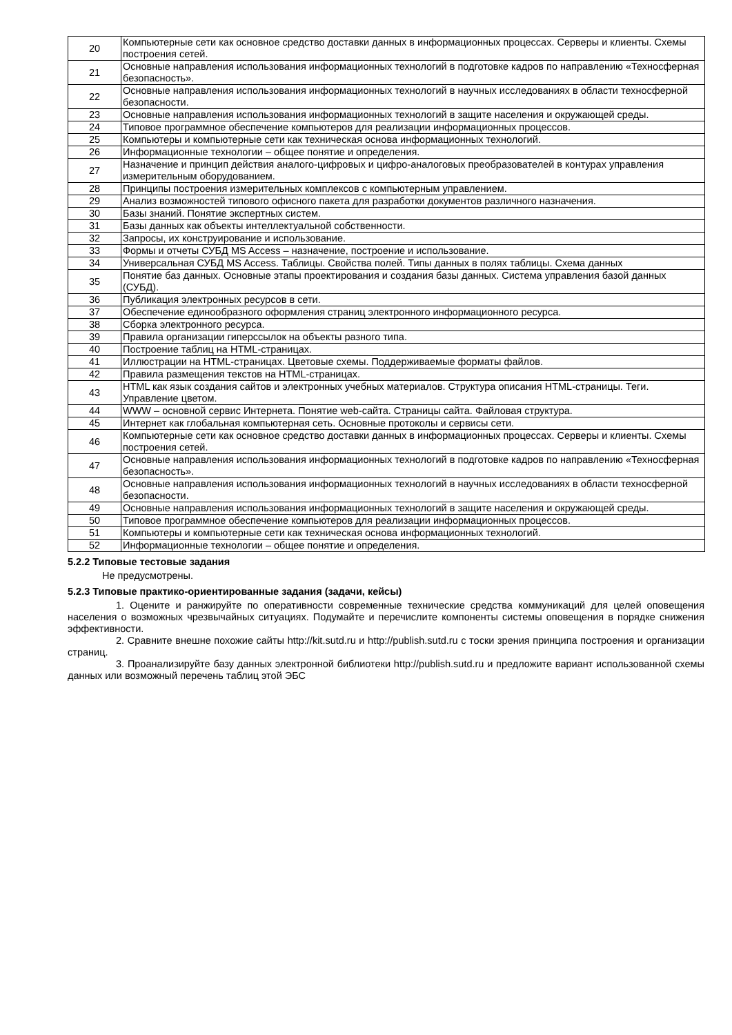| 20 | Компьютерные сети как основное средство доставки данных в информационных процессах. Серверы и клиенты. Схемы построения сетей. |
| 21 | Основные направления использования информационных технологий в подготовке кадров по направлению «Техносферная безопасность». |
| 22 | Основные направления использования информационных технологий в научных исследованиях в области техносферной безопасности. |
| 23 | Основные направления использования информационных технологий в защите населения и окружающей среды. |
| 24 | Типовое программное обеспечение компьютеров для реализации информационных процессов. |
| 25 | Компьютеры и компьютерные сети как техническая основа информационных технологий. |
| 26 | Информационные технологии – общее понятие и определения. |
| 27 | Назначение и принцип действия аналого-цифровых и цифро-аналоговых преобразователей в контурах управления измерительным оборудованием. |
| 28 | Принципы построения измерительных комплексов с компьютерным управлением. |
| 29 | Анализ возможностей типового офисного пакета для разработки документов различного назначения. |
| 30 | Базы знаний. Понятие экспертных систем. |
| 31 | Базы данных как объекты интеллектуальной собственности. |
| 32 | Запросы, их конструирование и использование. |
| 33 | Формы и отчеты СУБД MS Access – назначение, построение и использование. |
| 34 | Универсальная СУБД MS Access. Таблицы. Свойства полей. Типы данных в полях таблицы. Схема данных |
| 35 | Понятие баз данных. Основные этапы проектирования и создания базы данных. Система управления базой данных (СУБД). |
| 36 | Публикация электронных ресурсов в сети. |
| 37 | Обеспечение единообразного оформления страниц электронного информационного ресурса. |
| 38 | Сборка электронного ресурса. |
| 39 | Правила организации гиперссылок на объекты разного типа. |
| 40 | Построение таблиц на HTML-страницах. |
| 41 | Иллюстрации на HTML-страницах. Цветовые схемы. Поддерживаемые форматы файлов. |
| 42 | Правила размещения текстов на HTML-страницах. |
| 43 | HTML как язык создания сайтов и электронных учебных материалов. Структура описания HTML-страницы. Теги. Управление цветом. |
| 44 | WWW – основной сервис Интернета. Понятие web-сайта. Страницы сайта. Файловая структура. |
| 45 | Интернет как глобальная компьютерная сеть. Основные протоколы и сервисы сети. |
| 46 | Компьютерные сети как основное средство доставки данных в информационных процессах. Серверы и клиенты. Схемы построения сетей. |
| 47 | Основные направления использования информационных технологий в подготовке кадров по направлению «Техносферная безопасность». |
| 48 | Основные направления использования информационных технологий в научных исследованиях в области техносферной безопасности. |
| 49 | Основные направления использования информационных технологий в защите населения и окружающей среды. |
| 50 | Типовое программное обеспечение компьютеров для реализации информационных процессов. |
| 51 | Компьютеры и компьютерные сети как техническая основа информационных технологий. |
| 52 | Информационные технологии – общее понятие и определения. |
5.2.2 Типовые тестовые задания
Не предусмотрены.
5.2.3 Типовые практико-ориентированные задания (задачи, кейсы)
1. Оцените и ранжируйте по оперативности современные технические средства коммуникаций для целей оповещения населения о возможных чрезвычайных ситуациях. Подумайте и перечислите компоненты системы оповещения в порядке снижения эффективности.
2. Сравните внешне похожие сайты http://kit.sutd.ru и http://publish.sutd.ru с тоски зрения принципа построения и организации страниц.
3. Проанализируйте базу данных электронной библиотеки http://publish.sutd.ru и предложите вариант использованной схемы данных или возможный перечень таблиц этой ЭБС